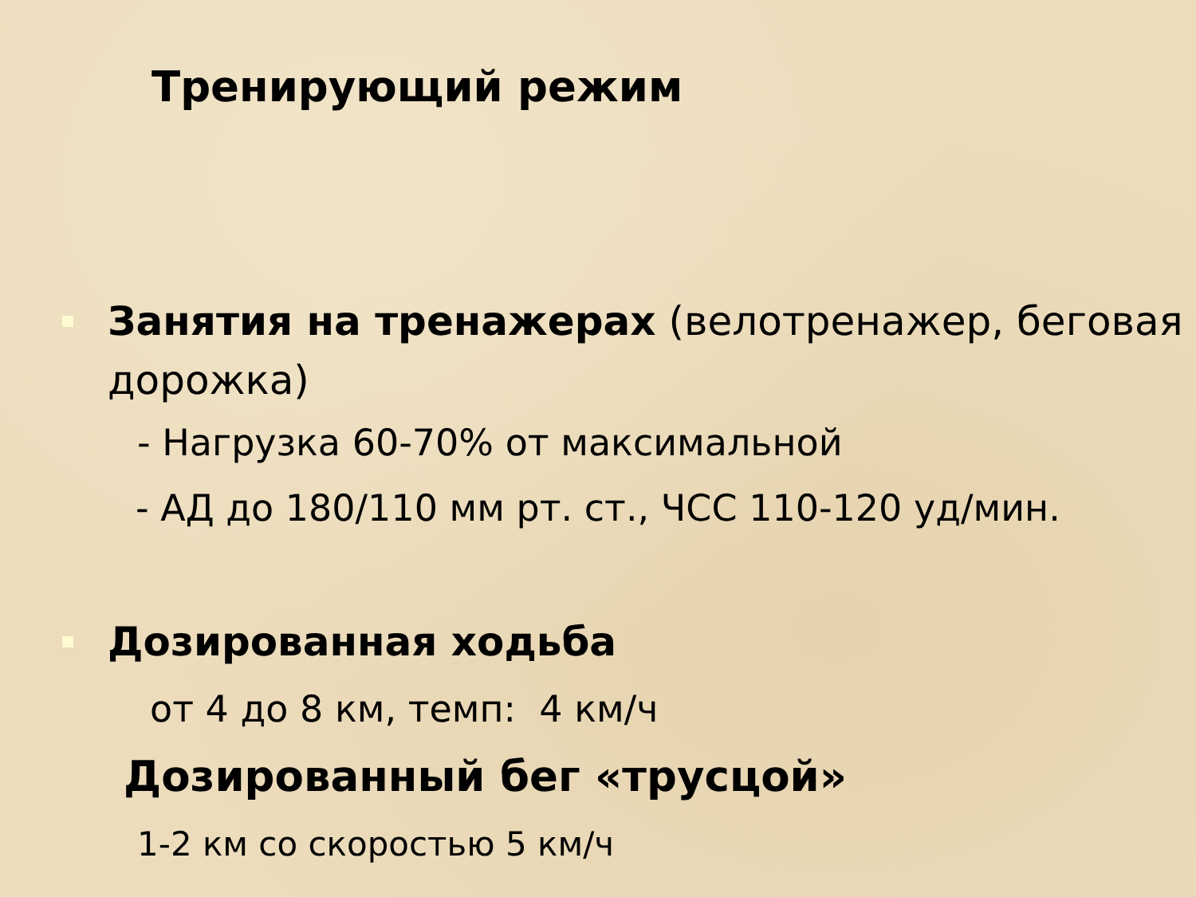Тренирующий режим
Занятия на тренажерах (велотренажер, беговая дорожка)
- Нагрузка 60-70% от максимальной
- АД до 180/110 мм рт. ст., ЧСС 110-120 уд/мин.
Дозированная ходьба
от 4 до 8 км, темп: 4 км/ч
Дозированный бег «трусцой»
1-2 км со скоростью 5 км/ч